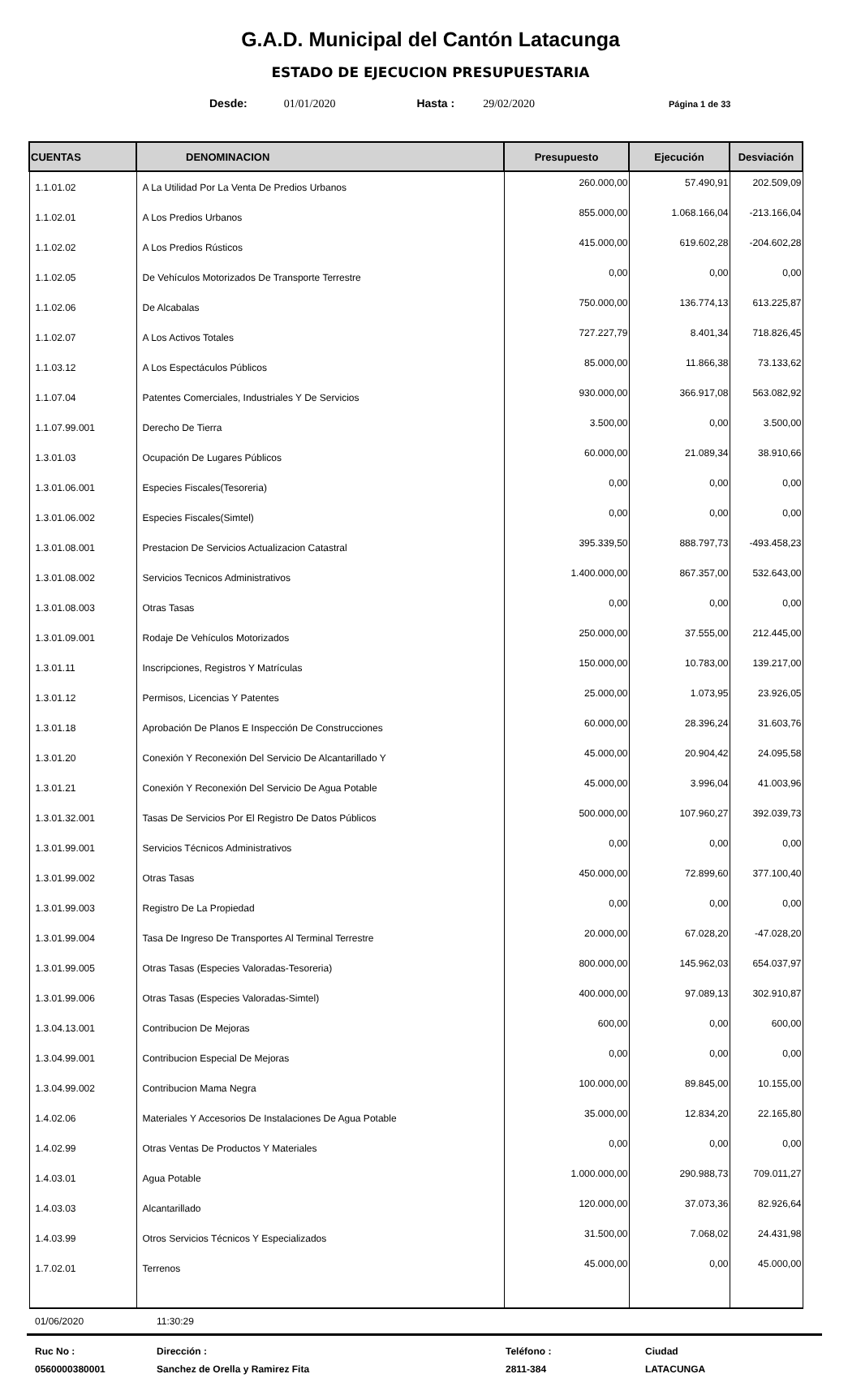G.A.D. Municipal del Cantón Latacunga
ESTADO DE EJECUCION PRESUPUESTARIA
Desde: 01/01/2020 Hasta : 29/02/2020 Página 1 de 33
| CUENTAS | DENOMINACION | Presupuesto | Ejecución | Desviación |
| --- | --- | --- | --- | --- |
| 1.1.01.02 | A La Utilidad Por La Venta De Predios Urbanos | 260.000,00 | 57.490,91 | 202.509,09 |
| 1.1.02.01 | A Los Predios Urbanos | 855.000,00 | 1.068.166,04 | -213.166,04 |
| 1.1.02.02 | A Los Predios Rústicos | 415.000,00 | 619.602,28 | -204.602,28 |
| 1.1.02.05 | De Vehículos Motorizados De Transporte Terrestre | 0,00 | 0,00 | 0,00 |
| 1.1.02.06 | De Alcabalas | 750.000,00 | 136.774,13 | 613.225,87 |
| 1.1.02.07 | A Los Activos Totales | 727.227,79 | 8.401,34 | 718.826,45 |
| 1.1.03.12 | A Los Espectáculos Públicos | 85.000,00 | 11.866,38 | 73.133,62 |
| 1.1.07.04 | Patentes Comerciales, Industriales Y De Servicios | 930.000,00 | 366.917,08 | 563.082,92 |
| 1.1.07.99.001 | Derecho De Tierra | 3.500,00 | 0,00 | 3.500,00 |
| 1.3.01.03 | Ocupación De Lugares Públicos | 60.000,00 | 21.089,34 | 38.910,66 |
| 1.3.01.06.001 | Especies Fiscales(Tesoreria) | 0,00 | 0,00 | 0,00 |
| 1.3.01.06.002 | Especies Fiscales(Simtel) | 0,00 | 0,00 | 0,00 |
| 1.3.01.08.001 | Prestacion De Servicios Actualizacion Catastral | 395.339,50 | 888.797,73 | -493.458,23 |
| 1.3.01.08.002 | Servicios Tecnicos Administrativos | 1.400.000,00 | 867.357,00 | 532.643,00 |
| 1.3.01.08.003 | Otras Tasas | 0,00 | 0,00 | 0,00 |
| 1.3.01.09.001 | Rodaje De Vehículos Motorizados | 250.000,00 | 37.555,00 | 212.445,00 |
| 1.3.01.11 | Inscripciones, Registros Y Matrículas | 150.000,00 | 10.783,00 | 139.217,00 |
| 1.3.01.12 | Permisos, Licencias Y Patentes | 25.000,00 | 1.073,95 | 23.926,05 |
| 1.3.01.18 | Aprobación De Planos E Inspección De Construcciones | 60.000,00 | 28.396,24 | 31.603,76 |
| 1.3.01.20 | Conexión Y Reconexión Del Servicio De Alcantarillado Y | 45.000,00 | 20.904,42 | 24.095,58 |
| 1.3.01.21 | Conexión Y Reconexión Del Servicio De Agua Potable | 45.000,00 | 3.996,04 | 41.003,96 |
| 1.3.01.32.001 | Tasas De Servicios Por El Registro De Datos Públicos | 500.000,00 | 107.960,27 | 392.039,73 |
| 1.3.01.99.001 | Servicios Técnicos Administrativos | 0,00 | 0,00 | 0,00 |
| 1.3.01.99.002 | Otras Tasas | 450.000,00 | 72.899,60 | 377.100,40 |
| 1.3.01.99.003 | Registro De La Propiedad | 0,00 | 0,00 | 0,00 |
| 1.3.01.99.004 | Tasa De Ingreso De Transportes Al Terminal Terrestre | 20.000,00 | 67.028,20 | -47.028,20 |
| 1.3.01.99.005 | Otras Tasas (Especies Valoradas-Tesoreria) | 800.000,00 | 145.962,03 | 654.037,97 |
| 1.3.01.99.006 | Otras Tasas (Especies Valoradas-Simtel) | 400.000,00 | 97.089,13 | 302.910,87 |
| 1.3.04.13.001 | Contribucion De Mejoras | 600,00 | 0,00 | 600,00 |
| 1.3.04.99.001 | Contribucion Especial De Mejoras | 0,00 | 0,00 | 0,00 |
| 1.3.04.99.002 | Contribucion Mama Negra | 100.000,00 | 89.845,00 | 10.155,00 |
| 1.4.02.06 | Materiales Y Accesorios De Instalaciones De Agua Potable | 35.000,00 | 12.834,20 | 22.165,80 |
| 1.4.02.99 | Otras Ventas De Productos Y Materiales | 0,00 | 0,00 | 0,00 |
| 1.4.03.01 | Agua Potable | 1.000.000,00 | 290.988,73 | 709.011,27 |
| 1.4.03.03 | Alcantarillado | 120.000,00 | 37.073,36 | 82.926,64 |
| 1.4.03.99 | Otros Servicios Técnicos Y Especializados | 31.500,00 | 7.068,02 | 24.431,98 |
| 1.7.02.01 | Terrenos | 45.000,00 | 0,00 | 45.000,00 |
01/06/2020 11:30:29
Ruc No :
0560000380001
Dirección :
Sanchez de Orella y Ramirez Fita
Teléfono :
2811-384
Ciudad
LATACUNGA